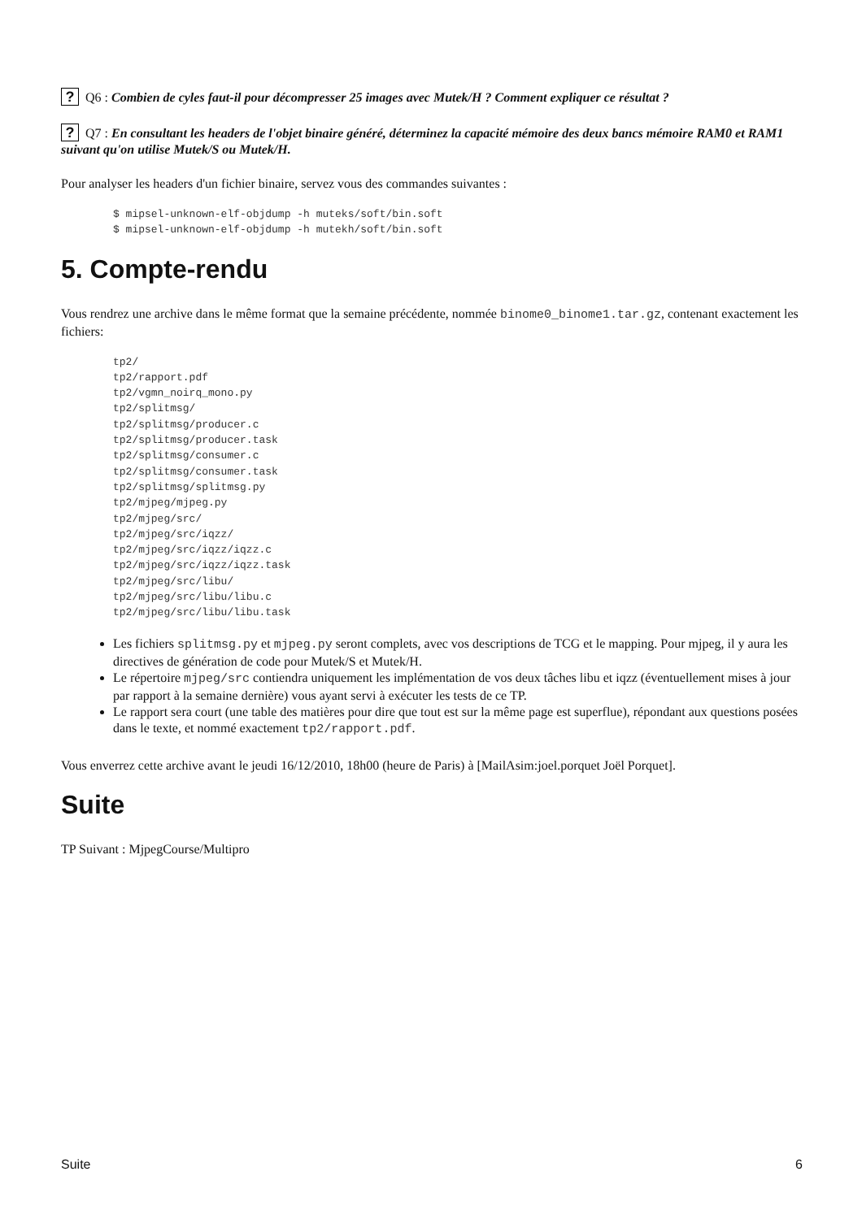? Q6 : Combien de cyles faut-il pour décompresser 25 images avec Mutek/H ? Comment expliquer ce résultat ?
? Q7 : En consultant les headers de l'objet binaire généré, déterminez la capacité mémoire des deux bancs mémoire RAM0 et RAM1 suivant qu'on utilise Mutek/S ou Mutek/H.
Pour analyser les headers d'un fichier binaire, servez vous des commandes suivantes :
$ mipsel-unknown-elf-objdump -h muteks/soft/bin.soft
$ mipsel-unknown-elf-objdump -h mutekh/soft/bin.soft
5. Compte-rendu
Vous rendrez une archive dans le même format que la semaine précédente, nommée binome0_binome1.tar.gz, contenant exactement les fichiers:
tp2/
tp2/rapport.pdf
tp2/vgmn_noirq_mono.py
tp2/splitmsg/
tp2/splitmsg/producer.c
tp2/splitmsg/producer.task
tp2/splitmsg/consumer.c
tp2/splitmsg/consumer.task
tp2/splitmsg/splitmsg.py
tp2/mjpeg/mjpeg.py
tp2/mjpeg/src/
tp2/mjpeg/src/iqzz/
tp2/mjpeg/src/iqzz/iqzz.c
tp2/mjpeg/src/iqzz/iqzz.task
tp2/mjpeg/src/libu/
tp2/mjpeg/src/libu/libu.c
tp2/mjpeg/src/libu/libu.task
Les fichiers splitmsg.py et mjpeg.py seront complets, avec vos descriptions de TCG et le mapping. Pour mjpeg, il y aura les directives de génération de code pour Mutek/S et Mutek/H.
Le répertoire mjpeg/src contiendra uniquement les implémentation de vos deux tâches libu et iqzz (éventuellement mises à jour par rapport à la semaine dernière) vous ayant servi à exécuter les tests de ce TP.
Le rapport sera court (une table des matières pour dire que tout est sur la même page est superflue), répondant aux questions posées dans le texte, et nommé exactement tp2/rapport.pdf.
Vous enverrez cette archive avant le jeudi 16/12/2010, 18h00 (heure de Paris) à [MailAsim:joel.porquet Joël Porquet].
Suite
TP Suivant : MjpegCourse/Multipro
Suite 6